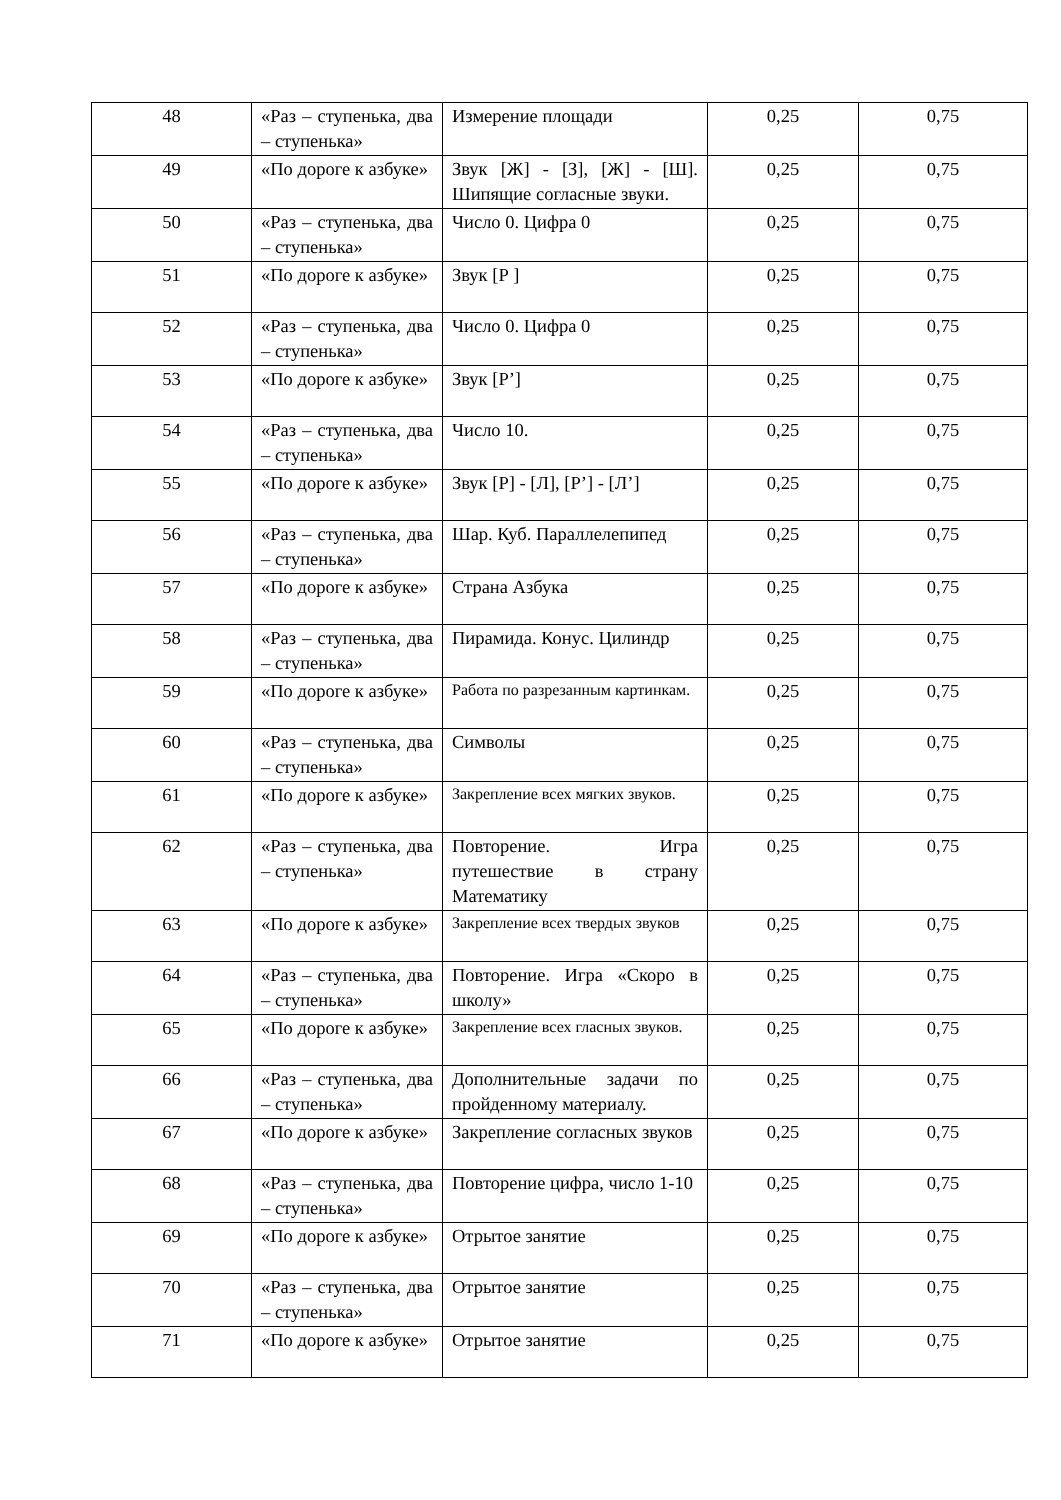| 48 | «Раз – ступенька, два – ступенька» | Измерение площади | 0,25 | 0,75 |
| 49 | «По дороге к азбуке» | Звук [Ж] - [З], [Ж] - [Ш]. Шипящие согласные звуки. | 0,25 | 0,75 |
| 50 | «Раз – ступенька, два – ступенька» | Число 0. Цифра 0 | 0,25 | 0,75 |
| 51 | «По дороге к азбуке» | Звук [Р ] | 0,25 | 0,75 |
| 52 | «Раз – ступенька, два – ступенька» | Число 0. Цифра 0 | 0,25 | 0,75 |
| 53 | «По дороге к азбуке» | Звук [Р’] | 0,25 | 0,75 |
| 54 | «Раз – ступенька, два – ступенька» | Число 10. | 0,25 | 0,75 |
| 55 | «По дороге к азбуке» | Звук [Р] - [Л], [Р’] - [Л’] | 0,25 | 0,75 |
| 56 | «Раз – ступенька, два – ступенька» | Шар. Куб. Параллелепипед | 0,25 | 0,75 |
| 57 | «По дороге к азбуке» | Страна Азбука | 0,25 | 0,75 |
| 58 | «Раз – ступенька, два – ступенька» | Пирамида. Конус. Цилиндр | 0,25 | 0,75 |
| 59 | «По дороге к азбуке» | Работа по разрезанным картинкам. | 0,25 | 0,75 |
| 60 | «Раз – ступенька, два – ступенька» | Символы | 0,25 | 0,75 |
| 61 | «По дороге к азбуке» | Закрепление всех мягких звуков. | 0,25 | 0,75 |
| 62 | «Раз – ступенька, два – ступенька» | Повторение. Игра путешествие в страну Математику | 0,25 | 0,75 |
| 63 | «По дороге к азбуке» | Закрепление всех твердых звуков | 0,25 | 0,75 |
| 64 | «Раз – ступенька, два – ступенька» | Повторение. Игра «Скоро в школу» | 0,25 | 0,75 |
| 65 | «По дороге к азбуке» | Закрепление всех гласных звуков. | 0,25 | 0,75 |
| 66 | «Раз – ступенька, два – ступенька» | Дополнительные задачи по пройденному материалу. | 0,25 | 0,75 |
| 67 | «По дороге к азбуке» | Закрепление согласных звуков | 0,25 | 0,75 |
| 68 | «Раз – ступенька, два – ступенька» | Повторение цифра, число 1-10 | 0,25 | 0,75 |
| 69 | «По дороге к азбуке» | Отрытое занятие | 0,25 | 0,75 |
| 70 | «Раз – ступенька, два – ступенька» | Отрытое занятие | 0,25 | 0,75 |
| 71 | «По дороге к азбуке» | Отрытое занятие | 0,25 | 0,75 |